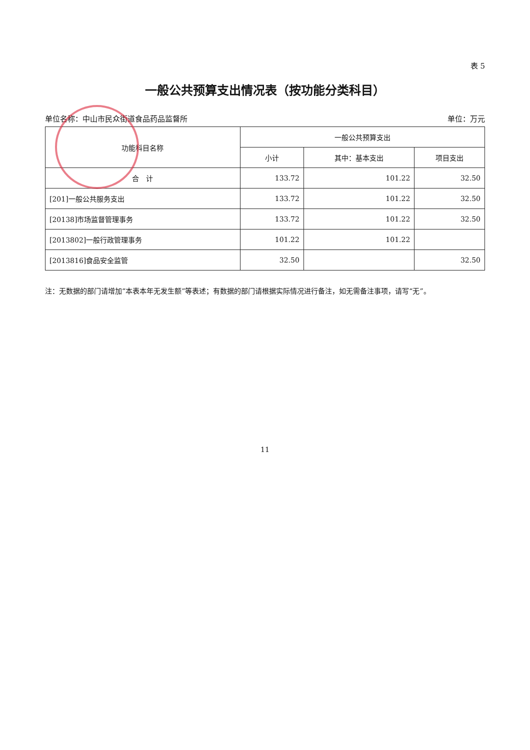表 5
一般公共预算支出情况表（按功能分类科目）
单位名称：中山市民众街道食品药品监督所 单位：万元
| 功能科目名称 | 一般公共预算支出 | | |
| --- | --- | --- | --- |
| | 小计 | 其中：基本支出 | 项目支出 |
| 合 计 | 133.72 | 101.22 | 32.50 |
| [201]一般公共服务支出 | 133.72 | 101.22 | 32.50 |
| [20138]市场监督管理事务 | 133.72 | 101.22 | 32.50 |
| [2013802]一般行政管理事务 | 101.22 | 101.22 | |
| [2013816]食品安全监管 | 32.50 | | 32.50 |
注：无数据的部门请增加“本表本年无发生额”等表述；有数据的部门请根据实际情况进行备注，如无需备注事项，请写“无”。
11